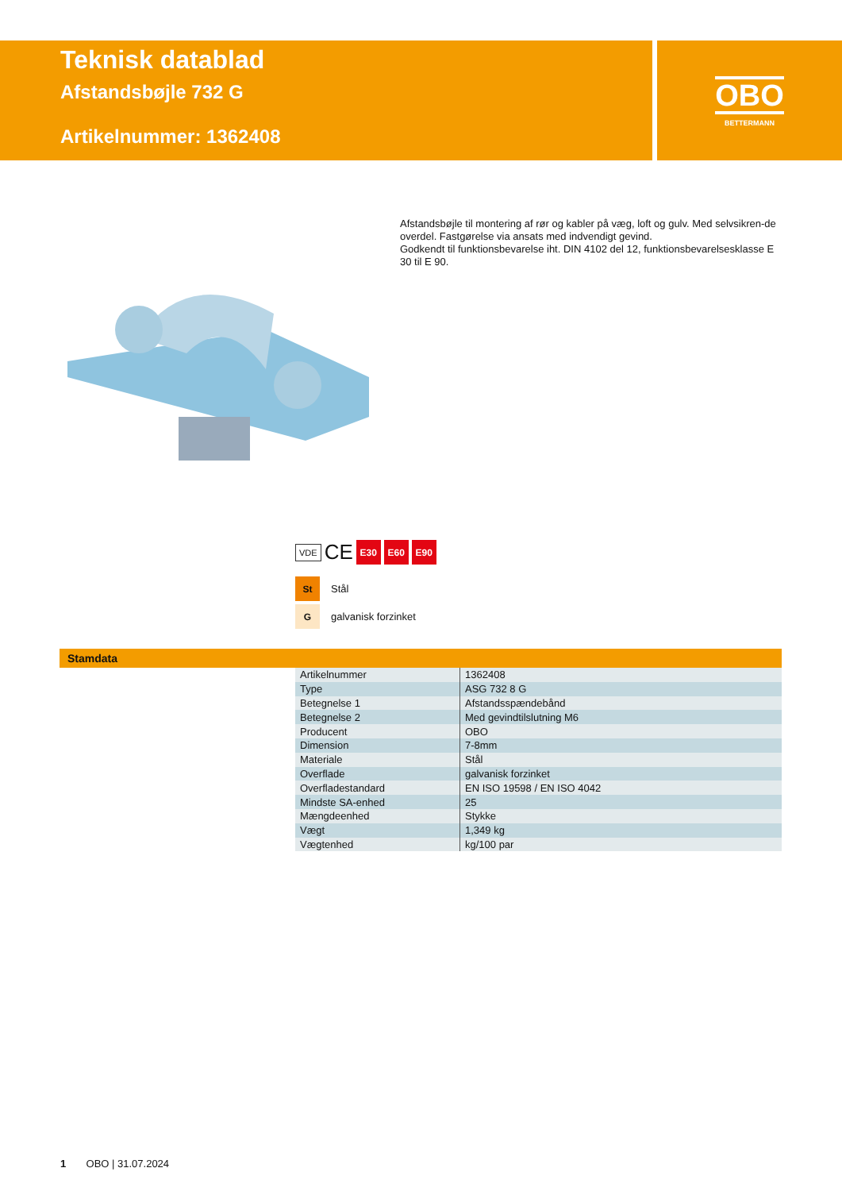Teknisk datablad
Afstandsbøjle 732 G
Artikelnummer: 1362408
OBO
BETTERMANN
Afstandsbøjle til montering af rør og kabler på væg, loft og gulv. Med selvsikren-de overdel. Fastgørelse via ansats med indvendigt gevind.
Godkendt til funktionsbevarelse iht. DIN 4102 del 12, funktionsbevarelsesklasse E 30 til E 90.
VDE CE
E30 E60 E90
St Stål
Ggalvanisk forzinket
Stamdata
| Artikelnummer | 1362408 |
| Type | ASG 732 8 G |
| Betegnelse 1 | Afstandsspændebånd |
| Betegnelse 2 | Med gevindtilslutning M6 |
| Producent | OBO |
| Dimension | 7-8mm |
| Materiale | Stål |
| Overflade | galvanisk forzinket |
| Overfladestandard | EN ISO 19598 / EN ISO 4042 |
| Mindste SA-enhed | 25 |
| Mængdeenhed | Stykke |
| Vægt | 1,349 kg |
| Vægtenhed | kg/100 par |
1 OBO | 31.07.2024